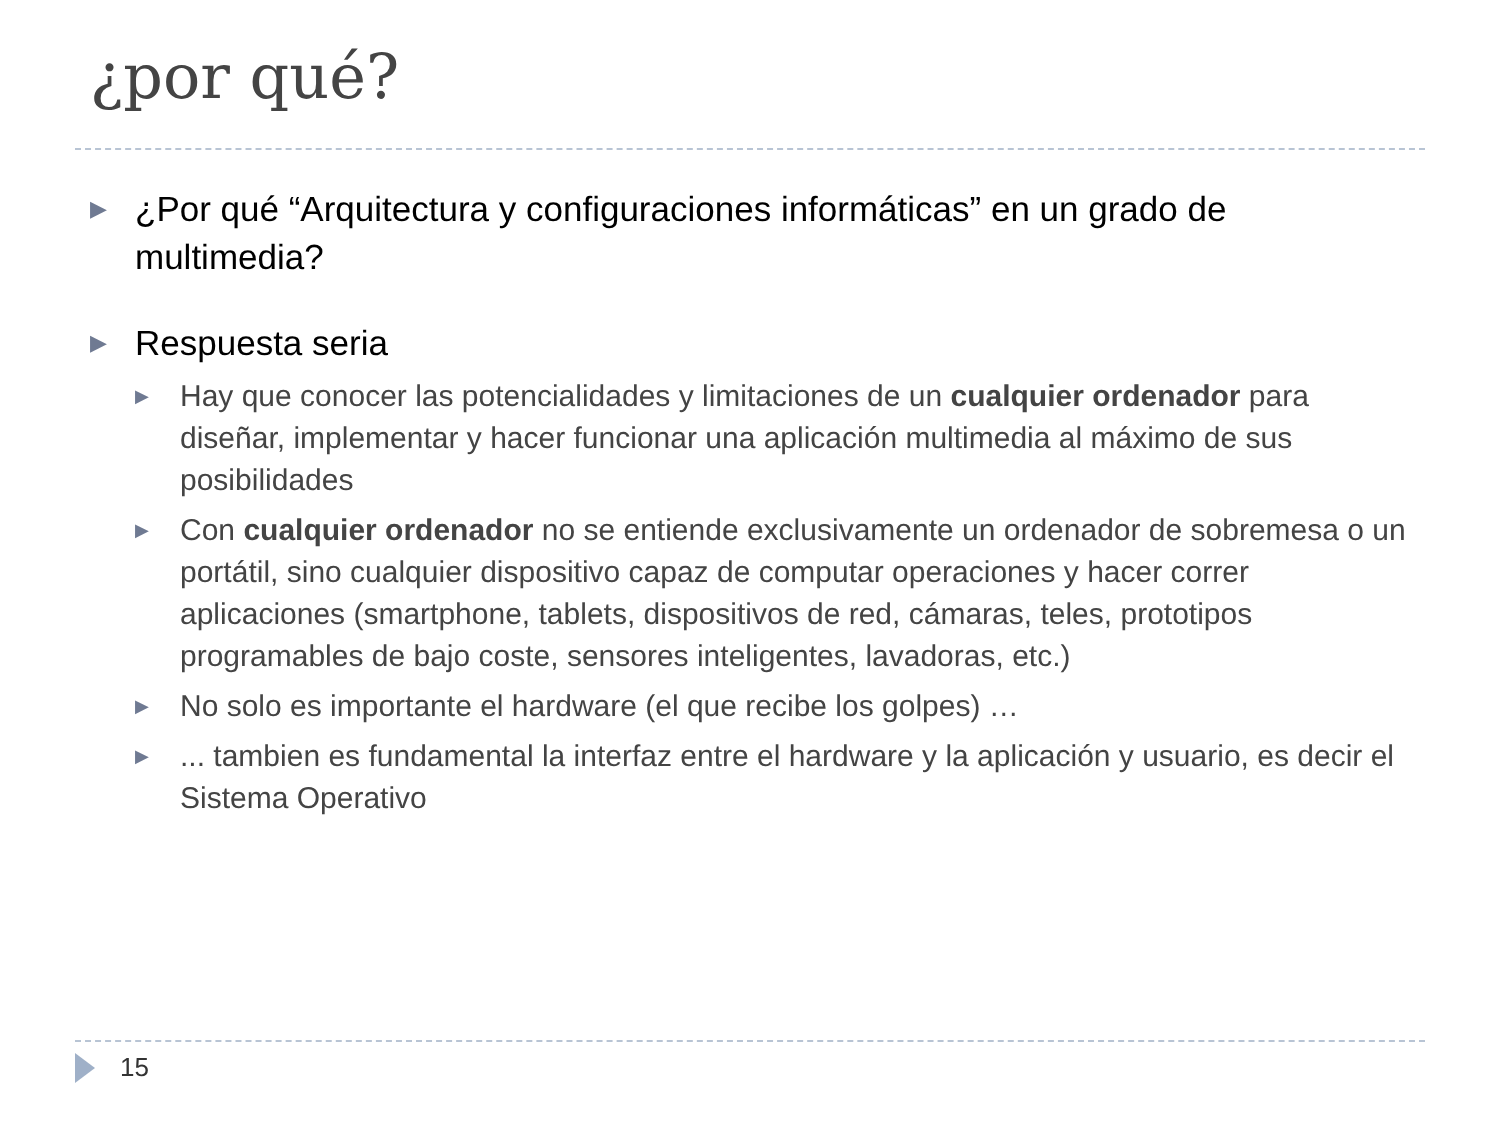¿por qué?
▶ ¿Por qué “Arquitectura y configuraciones informáticas” en un grado de multimedia?
▶ Respuesta seria
▶ Hay que conocer las potencialidades y limitaciones de un cualquier ordenador para diseñar, implementar y hacer funcionar una aplicación multimedia al máximo de sus posibilidades
▶ Con cualquier ordenador no se entiende exclusivamente un ordenador de sobremesa o un portátil, sino cualquier dispositivo capaz de computar operaciones y hacer correr aplicaciones (smartphone, tablets, dispositivos de red, cámaras, teles, prototipos programables de bajo coste, sensores inteligentes, lavadoras, etc.)
▶ No solo es importante el hardware (el que recibe los golpes) …
▶... tambien es fundamental la interfaz entre el hardware y la aplicación y usuario, es decir el Sistema Operativo
15